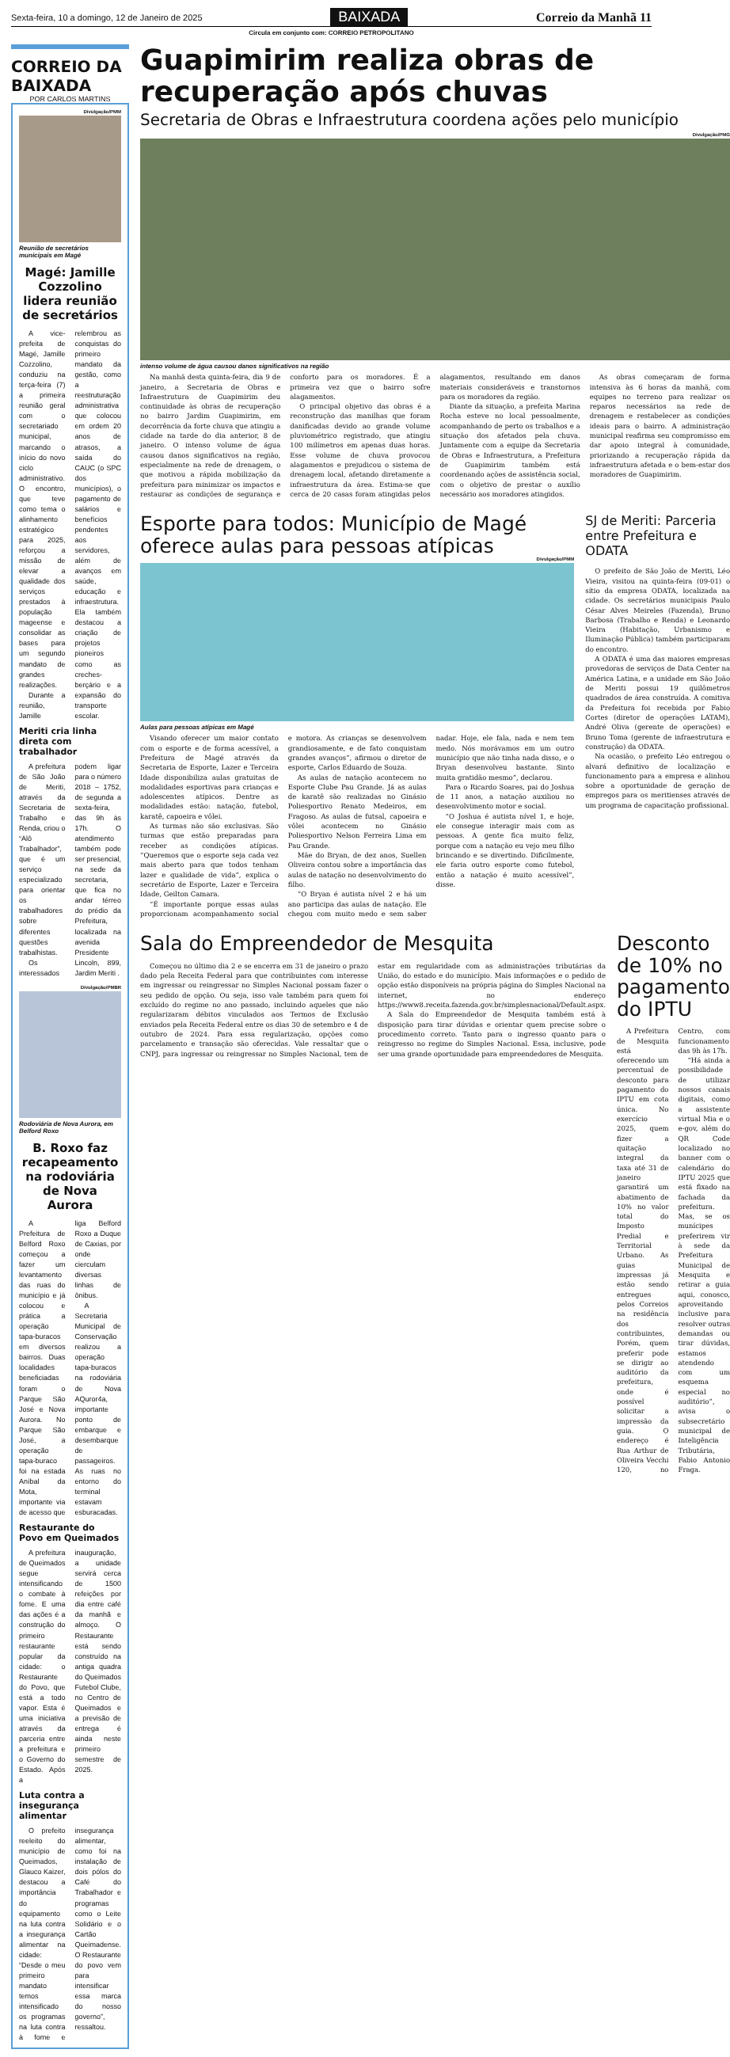Sexta-feira, 10 a domingo, 12 de Janeiro de 2025 BAIXADA Correio da Manhã 11
Circula em conjunto com: CORREIO PETROPOLITANO
CORREIO DA BAIXADA
POR CARLOS MARTINS
Divulgação/PMM
Reunião de secretários municipais em Magé
Magé: Jamille Cozzolino lidera reunião de secretários
A vice-prefeita de Magé, Jamille Cozzolino, conduziu na terça-feira (7) a primeira reunião geral com o secretariado municipal, marcando o início do novo ciclo administrativo. O encontro, que teve como tema o alinhamento estratégico para 2025, reforçou a missão de elevar a qualidade dos serviços prestados à população mageense e consolidar as bases para um segundo mandato de grandes realizações.
Durante a reunião, Jamille relembrou as conquistas do primeiro mandato da gestão, como a reestruturação administrativa que colocou em ordem 20 anos de atrasos, a saída do CAUC (o SPC dos municípios), o pagamento de salários e benefícios pendentes aos servidores, além de avanços em saúde, educação e infraestrutura. Ela também destacou a criação de projetos pioneiros como as creches-berçário e a expansão do transporte escolar.
Meriti cria linha direta com trabalhador
A prefeitura de São João de Meriti, através da Secretaria de Trabalho e Renda, criou o “Alô Trabalhador”, que é um serviço especializado para orientar os trabalhadores sobre diferentes questões trabalhistas.
Os interessados podem ligar para o número 2018 – 1752, de segunda a sexta-feira, das 9h às 17h. O atendimento também pode ser presencial, na sede da secretaria, que fica no andar térreo do prédio da Prefeitura, localizada na avenida Presidente Lincoln, 899, Jardim Meriti .
Divulgação/PMBR
Rodoviária de Nova Aurora, em Belford Roxo
B. Roxo faz recapeamento na rodoviária de Nova Aurora
A Prefeitura de Belford Roxo começou a fazer um levantamento das ruas do município e já colocou e prática a operação tapa-buracos em diversos bairros. Duas localidades beneficiadas foram o Parque São José e Nova Aurora. No Parque São José, a operação tapa-buraco foi na estada Aníbal da Mota, importante via de acesso que liga Belford Roxo a Duque de Caxias, por onde cierculam diversas linhas de ônibus.
A Secretaria Municipal de Conservação realizou a operação tapa-buracos na rodoviária de Nova AQuror4a, importante ponto de embarque e desembarque de passageiros. As ruas no entorno do terminal estavam esburacadas.
Restaurante do Povo em Queimados
A prefeitura de Queimados segue intensificando o combate à fome. E uma das ações é a construção do primeiro restaurante popular da cidade: o Restaurante do Povo, que está a todo vapor. Esta é uma iniciativa através da parceria entre a prefeitura e o Governo do Estado. Após a inauguração, a unidade servirá cerca de 1500 refeições por dia entre café da manhã e almoço. O Restaurante está sendo construído na antiga quadra do Queimados Futebol Clube, no Centro de Queimados e a previsão de entrega é ainda neste primeiro semestre de 2025.
Luta contra a insegurança alimentar
O prefeito reeleito do município de Queimados, Glauco Kaizer, destacou a importância do equipamento na luta contra a insegurança alimentar na cidade: “Desde o meu primeiro mandato temos intensificado os programas na luta contra à fome e insegurança alimentar, como foi na instalação de dois pólos do Café do Trabalhador e programas como o Leite Solidário e o Cartão Queimadense. O Restaurante do povo vem para intensificar essa marca do nosso governo”, ressaltou.
Guapimirim realiza obras de recuperação após chuvas
Secretaria de Obras e Infraestrutura coordena ações pelo município
Divulgação/PMG
intenso volume de água causou danos significativos na região
Na manhã desta quinta-feira, dia 9 de janeiro, a Secretaria de Obras e Infraestrutura de Guapimirim deu continuidade às obras de recuperação no bairro Jardim Guapimirim, em decorrência da forte chuva que atingiu a cidade na tarde do dia anterior, 8 de janeiro. O intenso volume de água causou danos significativos na região, especialmente na rede de drenagem, o que motivou a rápida mobilização da prefeitura para minimizar os impactos e restaurar as condições de segurança e conforto para os moradores. É a primeira vez que o bairro sofre alagamentos.
O principal objetivo das obras é a reconstrução das manilhas que foram danificadas devido ao grande volume pluviométrico registrado, que atingiu 100 milímetros em apenas duas horas. Esse volume de chuva provocou alagamentos e prejudicou o sistema de drenagem local, afetando diretamente a infraestrutura da área. Estima-se que cerca de 20 casas foram atingidas pelos alagamentos, resultando em danos materiais consideráveis e transtornos para os moradores da região.
Diante da situação, a prefeita Marina Rocha esteve no local pessoalmente, acompanhando de perto os trabalhos e a situação dos afetados pela chuva. Juntamente com a equipe da Secretaria de Obras e Infraestrutura, a Prefeitura de Guapimirim também está coordenando ações de assistência social, com o objetivo de prestar o auxílio necessário aos moradores atingidos.
As obras começaram de forma intensiva às 6 horas da manhã, com equipes no terreno para realizar os reparos necessários na rede de drenagem e restabelecer as condições ideais para o bairro. A administração municipal reafirma seu compromisso em dar apoio integral à comunidade, priorizando a recuperação rápida da infraestrutura afetada e o bem-estar dos moradores de Guapimirim.
Esporte para todos: Município de Magé oferece aulas para pessoas atípicas
Divulgação/PMM
Aulas para pessoas atípicas em Magé
Visando oferecer um maior contato com o esporte e de forma acessível, a Prefeitura de Magé através da Secretaria de Esporte, Lazer e Terceira Idade disponibiliza aulas gratuitas de modalidades esportivas para crianças e adolescentes atípicos. Dentre as modalidades estão: natação, futebol, karatê, capoeira e vôlei.
As turmas não são exclusivas. São turmas que estão preparadas para receber as condições atípicas. “Queremos que o esporte seja cada vez mais aberto para que todos tenham lazer e qualidade de vida”, explica o secretário de Esporte, Lazer e Terceira Idade, Geilton Camara.
“É importante porque essas aulas proporcionam acompanhamento social e motora. As crianças se desenvolvem grandiosamente, e de fato conquistam grandes avanços”, afirmou o diretor de esporte, Carlos Eduardo de Souza.
As aulas de natação acontecem no Esporte Clube Pau Grande. Já as aulas de karatê são realizadas no Ginásio Poliesportivo Renato Medeiros, em Fragoso. As aulas de futsal, capoeira e vôlei acontecem no Ginásio Poliesportivo Nelson Ferreira Lima em Pau Grande.
Mãe do Bryan, de dez anos, Suellen Oliveira contou sobre a importância das aulas de natação no desenvolvimento do filho.
“O Bryan é autista nível 2 e há um ano participa das aulas de natação. Ele chegou com muito medo e sem saber nadar. Hoje, ele fala, nada e nem tem medo. Nós morávamos em um outro município que não tinha nada disso, e o Bryan desenvolveu bastante. Sinto muita gratidão mesmo”, declarou.
Para o Ricardo Soares, pai do Joshua de 11 anos, a natação auxiliou no desenvolvimento motor e social.
“O Joshua é autista nível 1, e hoje, ele consegue interagir mais com as pessoas. A gente fica muito feliz, porque com a natação eu vejo meu filho brincando e se divertindo. Dificilmente, ele faria outro esporte como futebol, então a natação é muito acessível”, disse.
SJ de Meriti: Parceria entre Prefeitura e ODATA
O prefeito de São João de Meriti, Léo Vieira, visitou na quinta-feira (09-01) o sítio da empresa ODATA, localizada na cidade. Os secretários municipais Paulo César Alves Meireles (Fazenda), Bruno Barbosa (Trabalho e Renda) e Leonardo Vieira (Habitação, Urbanismo e Iluminação Pública) também participaram do encontro.
A ODATA é uma das maiores empresas provedoras de serviços de Data Center na América Latina, e a unidade em São João de Meriti possui 19 quilômetros quadrados de área construída. A comitiva da Prefeitura foi recebida por Fabio Cortes (diretor de operações LATAM), André Oliva (gerente de operações) e Bruno Toma (gerente de infraestrutura e construção) da ODATA.
Na ocasião, o prefeito Léo entregou o alvará definitivo de localização e funcionamento para a empresa e alinhou sobre a oportunidade de geração de empregos para os meritienses através de um programa de capacitação profissional.
Sala do Empreendedor de Mesquita
Começou no último dia 2 e se encerra em 31 de janeiro o prazo dado pela Receita Federal para que contribuintes com interesse em ingressar ou reingressar no Simples Nacional possam fazer o seu pedido de opção. Ou seja, isso vale também para quem foi excluído do regime no ano passado, incluindo aqueles que não regularizaram débitos vinculados aos Termos de Exclusão enviados pela Receita Federal entre os dias 30 de setembro e 4 de outubro de 2024. Para essa regularização, opções como parcelamento e transação são oferecidas. Vale ressaltar que o CNPJ, para ingressar ou reingressar no Simples Nacional, tem de estar em regularidade com as administrações tributárias da União, do estado e do município. Mais informações e o pedido de opção estão disponíveis na própria página do Simples Nacional na internet, no endereço https://www8.receita.fazenda.gov.br/simplesnacional/Default.aspx.
A Sala do Empreendedor de Mesquita também está à disposição para tirar dúvidas e orientar quem precise sobre o procedimento correto. Tanto para o ingresso quanto para o reingresso no regime do Simples Nacional. Essa, inclusive, pode ser uma grande oportunidade para empreendedores de Mesquita.
Desconto de 10% no pagamento do IPTU
A Prefeitura de Mesquita está oferecendo um percentual de desconto para pagamento do IPTU em cota única. No exercício 2025, quem fizer a quitação integral da taxa até 31 de janeiro garantirá um abatimento de 10% no valor total do Imposto Predial e Territorial Urbano. As guias impressas já estão sendo entregues pelos Correios na residência dos contribuintes, Porém, quem preferir pode se dirigir ao auditório da prefeitura, onde é possível solicitar a impressão da guia. O endereço é Rua Arthur de Oliveira Vecchi 120, no Centro, com funcionamento das 9h às 17h.
“Há ainda a possibilidade de utilizar nossos canais digitais, como a assistente virtual Mia e o e-gov, além do QR Code localizado no banner com o calendário do IPTU 2025 que está fixado na fachada da prefeitura. Mas, se os munícipes preferirem vir à sede da Prefeitura Municipal de Mesquita e retirar a guia aqui, conosco, aproveitando inclusive para resolver outras demandas ou tirar dúvidas, estamos atendendo com um esquema especial no auditório”, avisa o subsecretário municipal de Inteligência Tributária, Fabio Antonio Fraga.